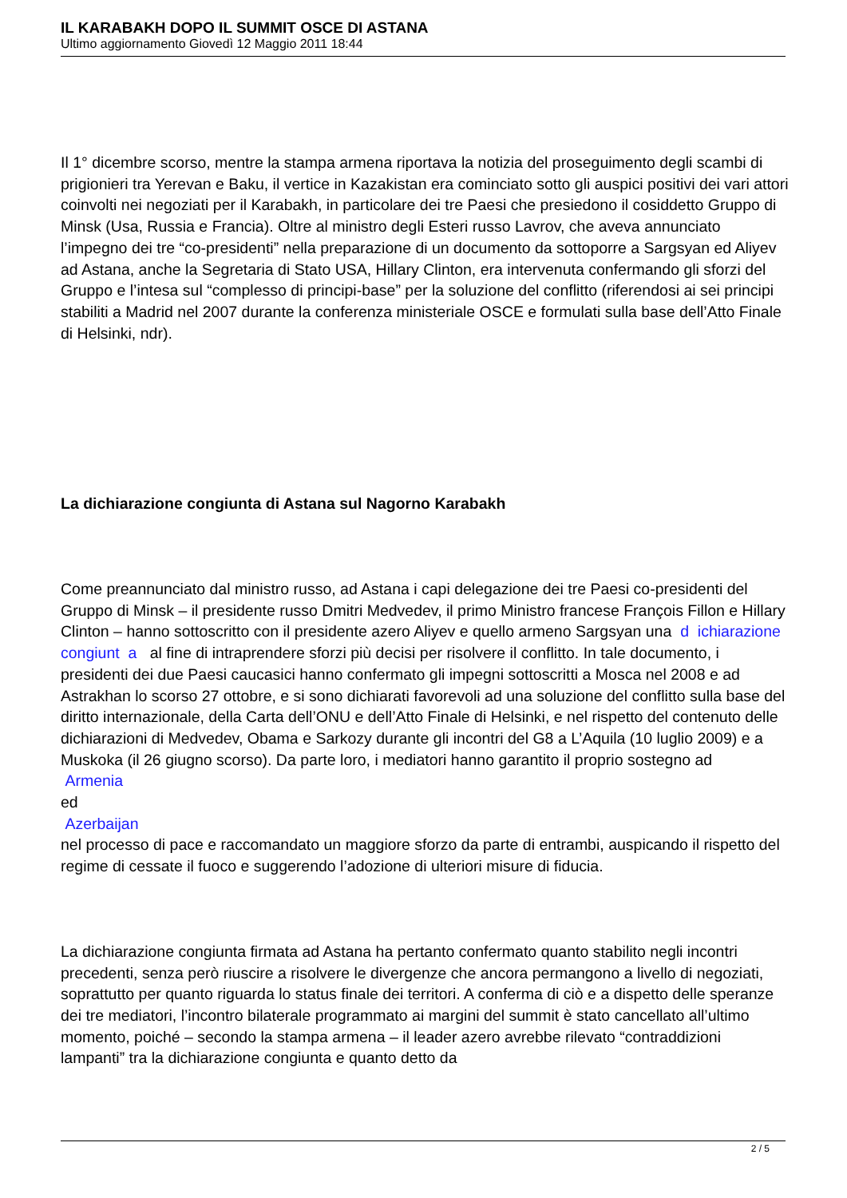IL KARABAKH DOPO IL SUMMIT OSCE DI ASTANA
Ultimo aggiornamento Giovedì 12 Maggio 2011 18:44
Il 1° dicembre scorso, mentre la stampa armena riportava la notizia del proseguimento degli scambi di prigionieri tra Yerevan e Baku, il vertice in Kazakistan era cominciato sotto gli auspici positivi dei vari attori coinvolti nei negoziati per il Karabakh, in particolare dei tre Paesi che presiedono il cosiddetto Gruppo di Minsk (Usa, Russia e Francia). Oltre al ministro degli Esteri russo Lavrov, che aveva annunciato l’impegno dei tre “co-presidenti” nella preparazione di un documento da sottoporre a Sargsyan ed Aliyev ad Astana, anche la Segretaria di Stato USA, Hillary Clinton, era intervenuta confermando gli sforzi del Gruppo e l’intesa sul “complesso di principi-base” per la soluzione del conflitto (riferendosi ai sei principi stabiliti a Madrid nel 2007 durante la conferenza ministeriale OSCE e formulati sulla base dell’Atto Finale di Helsinki, ndr).
La dichiarazione congiunta di Astana sul Nagorno Karabakh
Come preannunciato dal ministro russo, ad Astana i capi delegazione dei tre Paesi co-presidenti del Gruppo di Minsk – il presidente russo Dmitri Medvedev, il primo Ministro francese François Fillon e Hillary Clinton – hanno sottoscritto con il presidente azero Aliyev e quello armeno Sargsyan una d ichiarazione congiunt a al fine di intraprendere sforzi più decisi per risolvere il conflitto. In tale documento, i presidenti dei due Paesi caucasici hanno confermato gli impegni sottoscritti a Mosca nel 2008 e ad Astrakhan lo scorso 27 ottobre, e si sono dichiarati favorevoli ad una soluzione del conflitto sulla base del diritto internazionale, della Carta dell’ONU e dell’Atto Finale di Helsinki, e nel rispetto del contenuto delle dichiarazioni di Medvedev, Obama e Sarkozy durante gli incontri del G8 a L’Aquila (10 luglio 2009) e a Muskoka (il 26 giugno scorso). Da parte loro, i mediatori hanno garantito il proprio sostegno ad
Armenia
ed
Azerbaijan
nel processo di pace e raccomandato un maggiore sforzo da parte di entrambi, auspicando il rispetto del regime di cessate il fuoco e suggerendo l’adozione di ulteriori misure di fiducia.
La dichiarazione congiunta firmata ad Astana ha pertanto confermato quanto stabilito negli incontri precedenti, senza però riuscire a risolvere le divergenze che ancora permangono a livello di negoziati, soprattutto per quanto riguarda lo status finale dei territori. A conferma di ciò e a dispetto delle speranze dei tre mediatori, l’incontro bilaterale programmato ai margini del summit è stato cancellato all’ultimo momento, poiché – secondo la stampa armena – il leader azero avrebbe rilevato “contraddizioni lampanti” tra la dichiarazione congiunta e quanto detto da
2 / 5